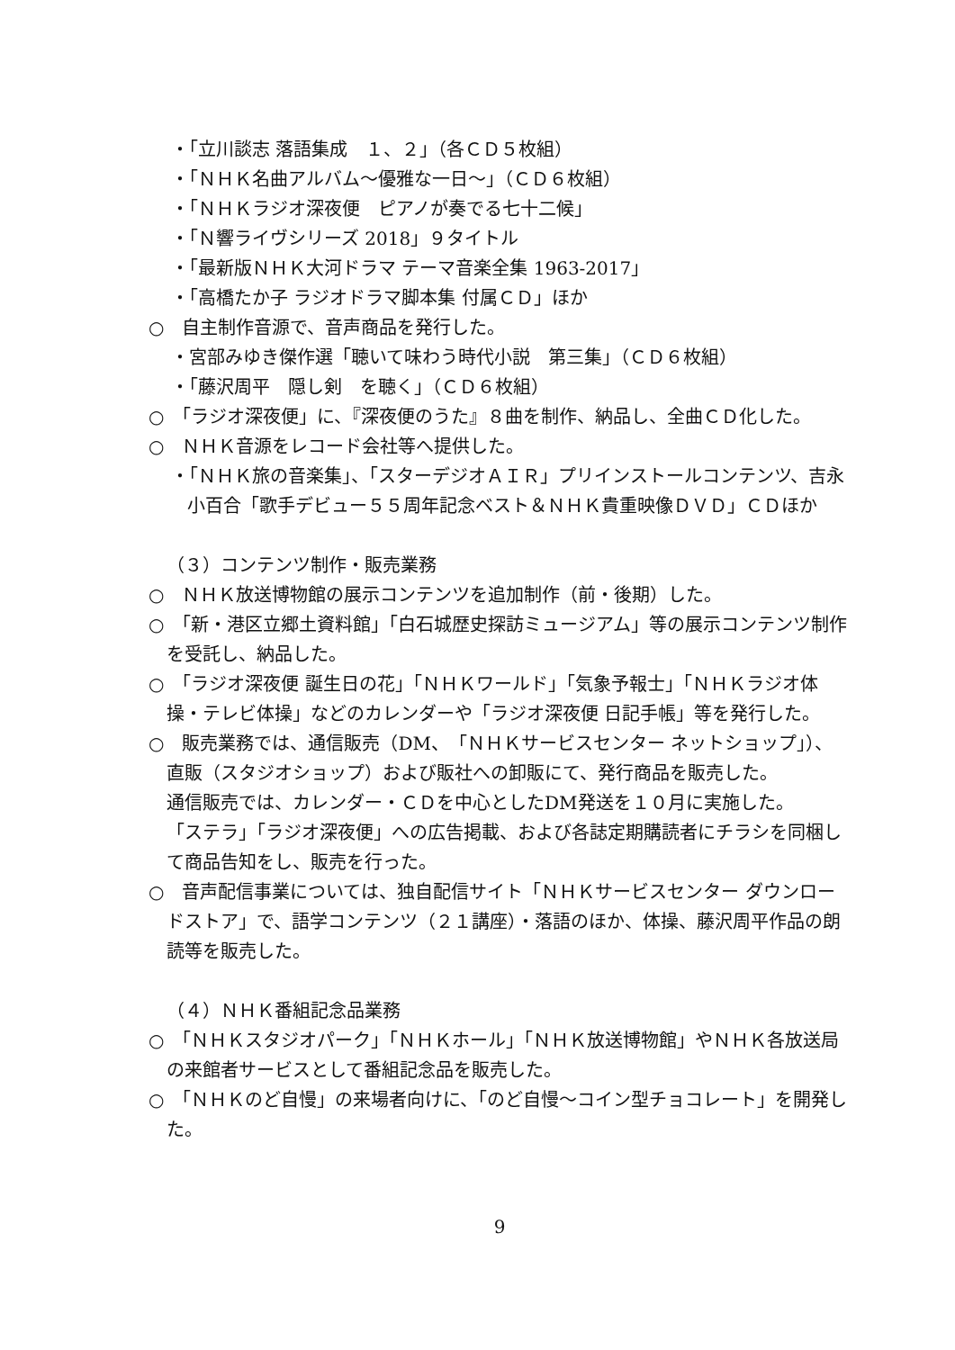・「立川談志 落語集成　１、２」（各ＣＤ５枚組）
・「ＮＨＫ名曲アルバム～優雅な一日～」（ＣＤ６枚組）
・「ＮＨＫラジオ深夜便　ピアノが奏でる七十二候」
・「Ｎ響ライヴシリーズ 2018」９タイトル
・「最新版ＮＨＫ大河ドラマ テーマ音楽全集 1963-2017」
・「高橋たか子 ラジオドラマ脚本集 付属ＣＤ」ほか
○　自主制作音源で、音声商品を発行した。
・宮部みゆき傑作選「聴いて味わう時代小説　第三集」（ＣＤ６枚組）
・「藤沢周平　隠し剣　を聴く」（ＣＤ６枚組）
○　「ラジオ深夜便」に、『深夜便のうた』８曲を制作、納品し、全曲ＣＤ化した。
○　ＮＨＫ音源をレコード会社等へ提供した。
・「ＮＨＫ旅の音楽集」、「スターデジオＡＩＲ」プリインストールコンテンツ、吉永小百合「歌手デビュー５５周年記念ベスト＆ＮＨＫ貴重映像ＤＶＤ」ＣＤほか
（３）コンテンツ制作・販売業務
○　ＮＨＫ放送博物館の展示コンテンツを追加制作（前・後期）した。
○　「新・港区立郷土資料館」「白石城歴史探訪ミュージアム」等の展示コンテンツ制作を受託し、納品した。
○　「ラジオ深夜便 誕生日の花」「ＮＨＫワールド」「気象予報士」「ＮＨＫラジオ体操・テレビ体操」などのカレンダーや「ラジオ深夜便 日記手帳」等を発行した。
○　販売業務では、通信販売（DM、「ＮＨＫサービスセンター ネットショップ」）、直販（スタジオショップ）および販社への卸販にて、発行商品を販売した。
通信販売では、カレンダー・ＣＤを中心としたDM発送を１０月に実施した。
「ステラ」「ラジオ深夜便」への広告掲載、および各誌定期購読者にチラシを同梱して商品告知をし、販売を行った。
○　音声配信事業については、独自配信サイト「ＮＨＫサービスセンター ダウンロードストア」で、語学コンテンツ（２１講座）・落語のほか、体操、藤沢周平作品の朗読等を販売した。
（４）ＮＨＫ番組記念品業務
○　「ＮＨＫスタジオパーク」「ＮＨＫホール」「ＮＨＫ放送博物館」やＮＨＫ各放送局の来館者サービスとして番組記念品を販売した。
○　「ＮＨＫのど自慢」の来場者向けに、「のど自慢～コイン型チョコレート」を開発した。
9